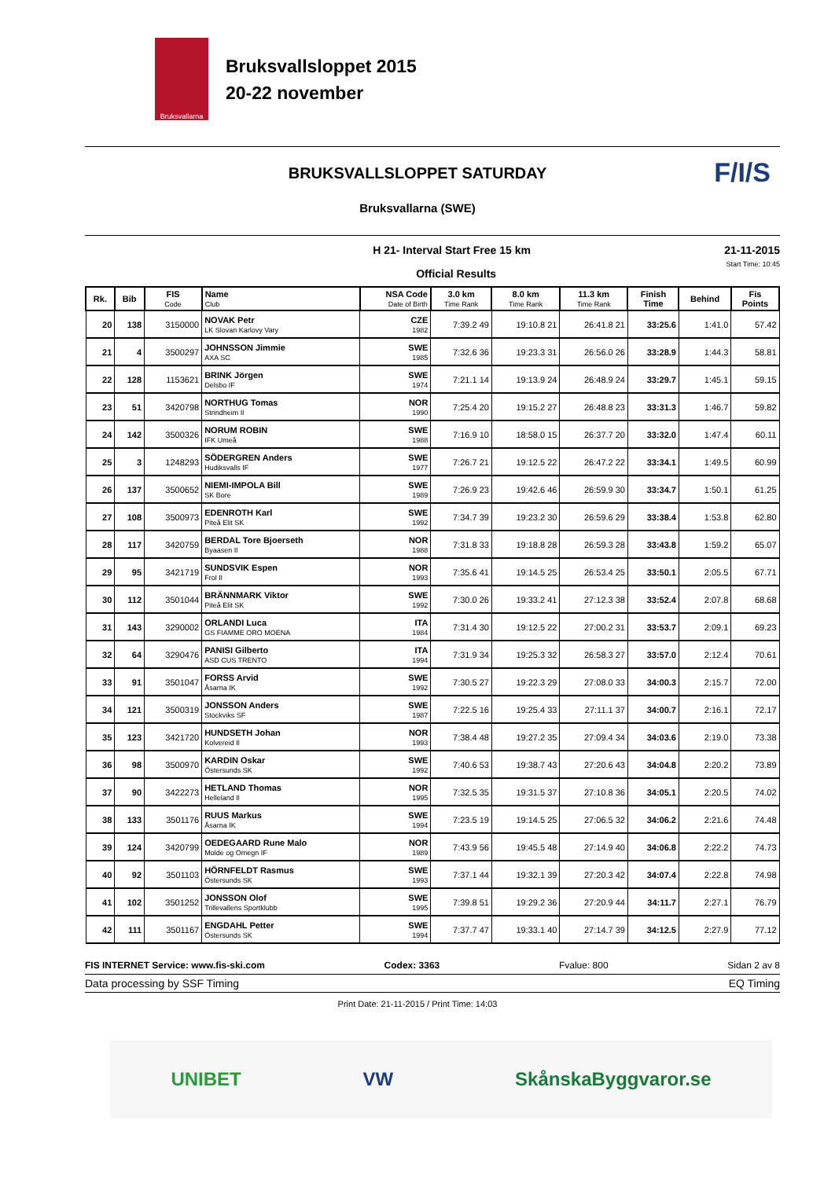Bruksvallarna
Bruksvallsloppet 2015
20-22 november
BRUKSVALLSLOPPET SATURDAY
Bruksvallarna (SWE)
F/I/S
H 21- Interval Start Free 15 km
Official Results 21-11-2015
Start Time: 10:45
| Rk. | Bib | FIS Code | Name Club | NSA Code Date of Birth | 3.0 km Time Rank | 8.0 km Time Rank | 11.3 km Time Rank | Finish Time | Behind | Fis Points |
| --- | --- | --- | --- | --- | --- | --- | --- | --- | --- | --- |
| 20 | 138 | 3150000 | NOVAK Petr LK Slovan Karlovy Vary | CZE 1982 | 7:39.2 49 | 19:10.8 21 | 26:41.8 21 | 33:25.6 | 1:41.0 | 57.42 |
| 21 | 4 | 3500297 | JOHNSSON Jimmie AXA SC | SWE 1985 | 7:32.6 36 | 19:23.3 31 | 26:56.0 26 | 33:28.9 | 1:44.3 | 58.81 |
| 22 | 128 | 1153621 | BRINK Jörgen Delsbo IF | SWE 1974 | 7:21.1 14 | 19:13.9 24 | 26:48.9 24 | 33:29.7 | 1:45.1 | 59.15 |
| 23 | 51 | 3420798 | NORTHUG Tomas Strindheim Il | NOR 1990 | 7:25.4 20 | 19:15.2 27 | 26:48.8 23 | 33:31.3 | 1:46.7 | 59.82 |
| 24 | 142 | 3500326 | NORUM ROBIN IFK Umeå | SWE 1988 | 7:16.9 10 | 18:58.0 15 | 26:37.7 20 | 33:32.0 | 1:47.4 | 60.11 |
| 25 | 3 | 1248293 | SÖDERGREN Anders Hudiksvalls IF | SWE 1977 | 7:26.7 21 | 19:12.5 22 | 26:47.2 22 | 33:34.1 | 1:49.5 | 60.99 |
| 26 | 137 | 3500652 | NIEMI-IMPOLA Bill SK Bore | SWE 1989 | 7:26.9 23 | 19:42.6 46 | 26:59.9 30 | 33:34.7 | 1:50.1 | 61.25 |
| 27 | 108 | 3500973 | EDENROTH Karl Piteå Elit SK | SWE 1992 | 7:34.7 39 | 19:23.2 30 | 26:59.6 29 | 33:38.4 | 1:53.8 | 62.80 |
| 28 | 117 | 3420759 | BERDAL Tore Bjoerseth Byaasen Il | NOR 1988 | 7:31.8 33 | 19:18.8 28 | 26:59.3 28 | 33:43.8 | 1:59.2 | 65.07 |
| 29 | 95 | 3421719 | SUNDSVIK Espen Frol Il | NOR 1993 | 7:35.6 41 | 19:14.5 25 | 26:53.4 25 | 33:50.1 | 2:05.5 | 67.71 |
| 30 | 112 | 3501044 | BRÄNNMARK Viktor Piteå Elit SK | SWE 1992 | 7:30.0 26 | 19:33.2 41 | 27:12.3 38 | 33:52.4 | 2:07.8 | 68.68 |
| 31 | 143 | 3290002 | ORLANDI Luca GS FIAMME ORO MOENA | ITA 1984 | 7:31.4 30 | 19:12.5 22 | 27:00.2 31 | 33:53.7 | 2:09.1 | 69.23 |
| 32 | 64 | 3290476 | PANISI Gilberto ASD CUS TRENTO | ITA 1994 | 7:31.9 34 | 19:25.3 32 | 26:58.3 27 | 33:57.0 | 2:12.4 | 70.61 |
| 33 | 91 | 3501047 | FORSS Arvid Åsarna IK | SWE 1992 | 7:30.5 27 | 19:22.3 29 | 27:08.0 33 | 34:00.3 | 2:15.7 | 72.00 |
| 34 | 121 | 3500319 | JONSSON Anders Stockviks SF | SWE 1987 | 7:22.5 16 | 19:25.4 33 | 27:11.1 37 | 34:00.7 | 2:16.1 | 72.17 |
| 35 | 123 | 3421720 | HUNDSETH Johan Kolvereid Il | NOR 1993 | 7:38.4 48 | 19:27.2 35 | 27:09.4 34 | 34:03.6 | 2:19.0 | 73.38 |
| 36 | 98 | 3500970 | KARDIN Oskar Östersunds SK | SWE 1992 | 7:40.6 53 | 19:38.7 43 | 27:20.6 43 | 34:04.8 | 2:20.2 | 73.89 |
| 37 | 90 | 3422273 | HETLAND Thomas Helleland Il | NOR 1995 | 7:32.5 35 | 19:31.5 37 | 27:10.8 36 | 34:05.1 | 2:20.5 | 74.02 |
| 38 | 133 | 3501176 | RUUS Markus Åsarna IK | SWE 1994 | 7:23.5 19 | 19:14.5 25 | 27:06.5 32 | 34:06.2 | 2:21.6 | 74.48 |
| 39 | 124 | 3420799 | OEDEGAARD Rune Malo Molde og Omegn IF | NOR 1989 | 7:43.9 56 | 19:45.5 48 | 27:14.9 40 | 34:06.8 | 2:22.2 | 74.73 |
| 40 | 92 | 3501103 | HÖRNFELDT Rasmus Östersunds SK | SWE 1993 | 7:37.1 44 | 19:32.1 39 | 27:20.3 42 | 34:07.4 | 2:22.8 | 74.98 |
| 41 | 102 | 3501252 | JONSSON Olof Trillevallens Sportklubb | SWE 1995 | 7:39.8 51 | 19:29.2 36 | 27:20.9 44 | 34:11.7 | 2:27.1 | 76.79 |
| 42 | 111 | 3501167 | ENGDAHL Petter Östersunds SK | SWE 1994 | 7:37.7 47 | 19:33.1 40 | 27:14.7 39 | 34:12.5 | 2:27.9 | 77.12 |
FIS INTERNET Service: www.fis-ski.com Codex: 3363 Fvalue: 800 Sidan 2 av 8
Data processing by SSF Timing EQ Timing
Print Date: 21-11-2015 / Print Time: 14:03
UNIBET VW SkånskaByggvaror.se